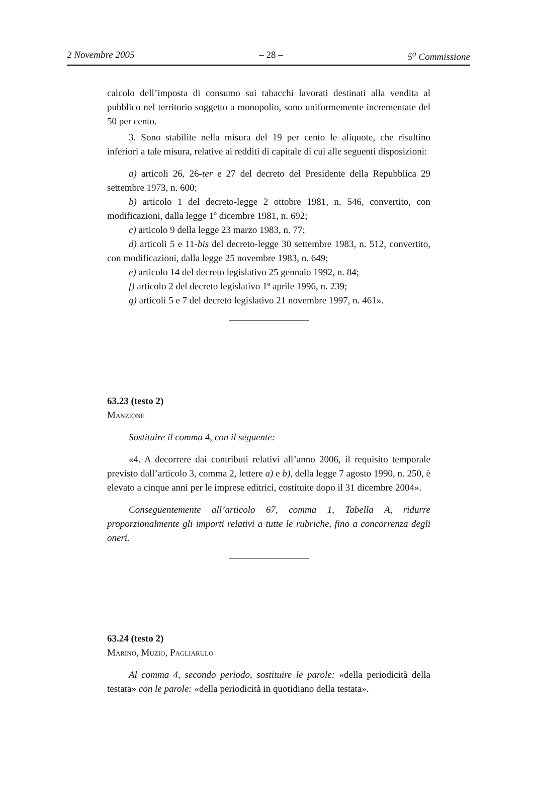2 Novembre 2005 – 28 – 5<sup>a</sup> Commissione
calcolo dell’imposta di consumo sui tabacchi lavorati destinati alla vendita al pubblico nel territorio soggetto a monopolio, sono uniformemente incrementate del 50 per cento.
3. Sono stabilite nella misura del 19 per cento le aliquote, che risultino inferiori a tale misura, relative ai redditi di capitale di cui alle seguenti disposizioni:
a) articoli 26, 26-ter e 27 del decreto del Presidente della Repubblica 29 settembre 1973, n. 600;
b) articolo 1 del decreto-legge 2 ottobre 1981, n. 546, convertito, con modificazioni, dalla legge 1º dicembre 1981, n. 692;
c) articolo 9 della legge 23 marzo 1983, n. 77;
d) articoli 5 e 11-bis del decreto-legge 30 settembre 1983, n. 512, convertito, con modificazioni, dalla legge 25 novembre 1983, n. 649;
e) articolo 14 del decreto legislativo 25 gennaio 1992, n. 84;
f) articolo 2 del decreto legislativo 1º aprile 1996, n. 239;
g) articoli 5 e 7 del decreto legislativo 21 novembre 1997, n. 461».
63.23 (testo 2)
Manzione
Sostituire il comma 4, con il seguente:
«4. A decorrere dai contributi relativi all’anno 2006, il requisito temporale previsto dall’articolo 3, comma 2, lettere a) e b), della legge 7 agosto 1990, n. 250, è elevato a cinque anni per le imprese editrici, costituite dopo il 31 dicembre 2004».
Conseguentemente all’articolo 67, comma 1, Tabella A, ridurre proporzionalmente gli importi relativi a tutte le rubriche, fino a concorrenza degli oneri.
63.24 (testo 2)
Marino, Muzio, Pagliarulo
Al comma 4, secondo periodo, sostituire le parole: «della periodicità della testata» con le parole: «della periodicità in quotidiano della testata».